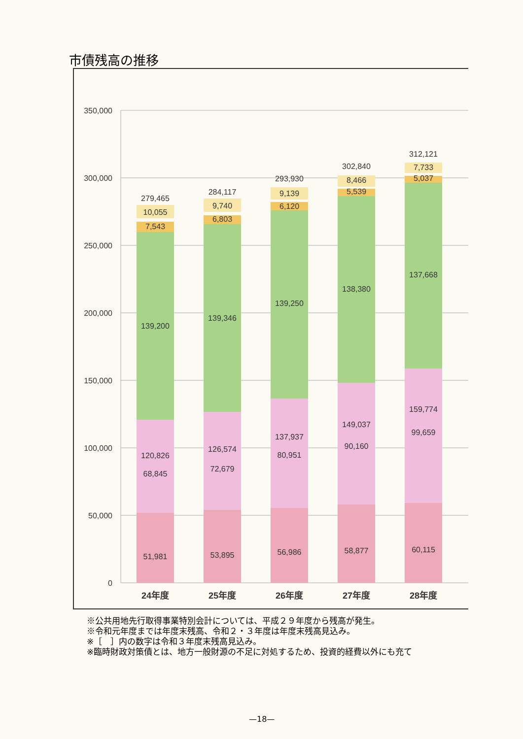市債残高の推移
350,000
300,000
250,000
200,000
150,000
100,000
50,000
0
279,465
10,055
7,543
139,200
120,826
68,845
51,981
284,117
9,740
6,803
139,346
126,574
72,679
53,895
293,930
9,139
6,120
139,250
137,937
80,951
56,986
302,840
8,466
5,539
138,380
149,037
90,160
58,877
312,121
7,733
5,037
137,668
159,774
99,659
60,115
24年度
25年度
26年度
27年度
28年度
※公共用地先行取得事業特別会計については、平成２９年度から残高が発生。
※令和元年度までは年度末残高、令和２・３年度は年度末残高見込み。
※［　］内の数字は令和３年度末残高見込み。
※臨時財政対策債とは、地方一般財源の不足に対処するため、投資的経費以外にも充て
—18—